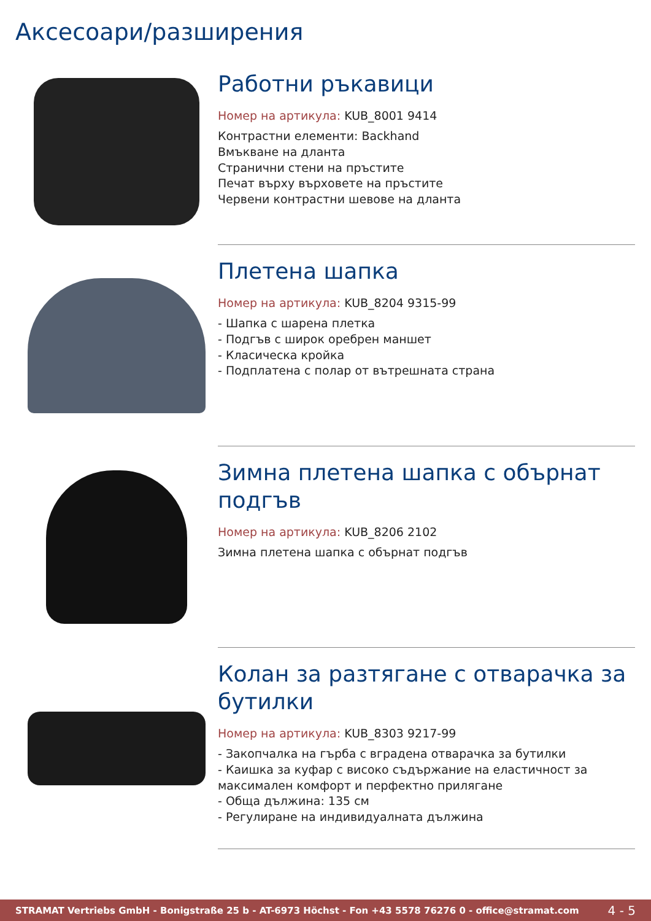Аксесоари/разширения
Работни ръкавици
Номер на артикула: KUB_8001 9414
Контрастни елементи: Backhand
Вмъкване на длан­та
Странични стени на пръстите
Печат върху върховете на пръстите
Червени контрастни шевове на дланта
Плетена шапка
Номер на артикула: KUB_8204 9315-99
- Шапка с шарена плетка
- Подгъв с широк оребрен маншет
- Класическа кройка
- Подплатена с полар от вътрешната страна
Зимна плетена шапка с обърнат подгъв
Номер на артикула: KUB_8206 2102
Зимна плетена шапка с обърнат подгъв
Колан за разтягане с отварачка за бутилки
Номер на артикула: KUB_8303 9217-99
- Закопчалка на гърба с вградена отварачка за бутилки
- Каишка за куфар с високо съдържание на еластичност за максимален комфорт и перфектно прилягане
- Обща дължина: 135 см
- Регулиране на индивидуалната дължина
STRAMAT Vertriebs GmbH - Bonigstraße 25 b - AT-6973 Höchst - Fon +43 5578 76276 0 - office@stramat.com 4 - 5